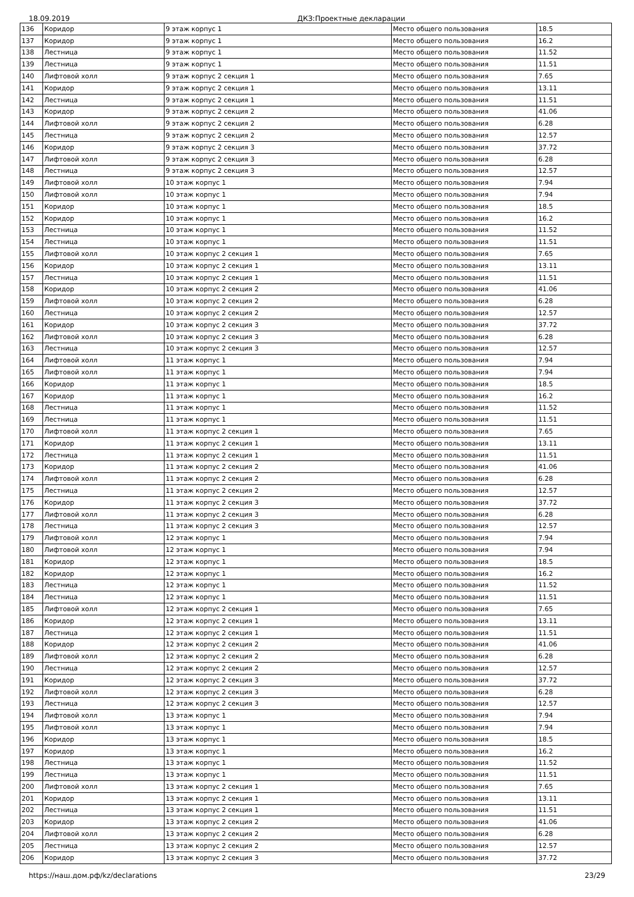18.09.2019 ДКЗ:Проектные декларации
| 136 | Коридор | 9 этаж корпус 1 | Место общего пользования | 18.5 |
| 137 | Коридор | 9 этаж корпус 1 | Место общего пользования | 16.2 |
| 138 | Лестница | 9 этаж корпус 1 | Место общего пользования | 11.52 |
| 139 | Лестница | 9 этаж корпус 1 | Место общего пользования | 11.51 |
| 140 | Лифтовой холл | 9 этаж корпус 2 секция 1 | Место общего пользования | 7.65 |
| 141 | Коридор | 9 этаж корпус 2 секция 1 | Место общего пользования | 13.11 |
| 142 | Лестница | 9 этаж корпус 2 секция 1 | Место общего пользования | 11.51 |
| 143 | Коридор | 9 этаж корпус 2 секция 2 | Место общего пользования | 41.06 |
| 144 | Лифтовой холл | 9 этаж корпус 2 секция 2 | Место общего пользования | 6.28 |
| 145 | Лестница | 9 этаж корпус 2 секция 2 | Место общего пользования | 12.57 |
| 146 | Коридор | 9 этаж корпус 2 секция 3 | Место общего пользования | 37.72 |
| 147 | Лифтовой холл | 9 этаж корпус 2 секция 3 | Место общего пользования | 6.28 |
| 148 | Лестница | 9 этаж корпус 2 секция 3 | Место общего пользования | 12.57 |
| 149 | Лифтовой холл | 10 этаж корпус 1 | Место общего пользования | 7.94 |
| 150 | Лифтовой холл | 10 этаж корпус 1 | Место общего пользования | 7.94 |
| 151 | Коридор | 10 этаж корпус 1 | Место общего пользования | 18.5 |
| 152 | Коридор | 10 этаж корпус 1 | Место общего пользования | 16.2 |
| 153 | Лестница | 10 этаж корпус 1 | Место общего пользования | 11.52 |
| 154 | Лестница | 10 этаж корпус 1 | Место общего пользования | 11.51 |
| 155 | Лифтовой холл | 10 этаж корпус 2 секция 1 | Место общего пользования | 7.65 |
| 156 | Коридор | 10 этаж корпус 2 секция 1 | Место общего пользования | 13.11 |
| 157 | Лестница | 10 этаж корпус 2 секция 1 | Место общего пользования | 11.51 |
| 158 | Коридор | 10 этаж корпус 2 секция 2 | Место общего пользования | 41.06 |
| 159 | Лифтовой холл | 10 этаж корпус 2 секция 2 | Место общего пользования | 6.28 |
| 160 | Лестница | 10 этаж корпус 2 секция 2 | Место общего пользования | 12.57 |
| 161 | Коридор | 10 этаж корпус 2 секция 3 | Место общего пользования | 37.72 |
| 162 | Лифтовой холл | 10 этаж корпус 2 секция 3 | Место общего пользования | 6.28 |
| 163 | Лестница | 10 этаж корпус 2 секция 3 | Место общего пользования | 12.57 |
| 164 | Лифтовой холл | 11 этаж корпус 1 | Место общего пользования | 7.94 |
| 165 | Лифтовой холл | 11 этаж корпус 1 | Место общего пользования | 7.94 |
| 166 | Коридор | 11 этаж корпус 1 | Место общего пользования | 18.5 |
| 167 | Коридор | 11 этаж корпус 1 | Место общего пользования | 16.2 |
| 168 | Лестница | 11 этаж корпус 1 | Место общего пользования | 11.52 |
| 169 | Лестница | 11 этаж корпус 1 | Место общего пользования | 11.51 |
| 170 | Лифтовой холл | 11 этаж корпус 2 секция 1 | Место общего пользования | 7.65 |
| 171 | Коридор | 11 этаж корпус 2 секция 1 | Место общего пользования | 13.11 |
| 172 | Лестница | 11 этаж корпус 2 секция 1 | Место общего пользования | 11.51 |
| 173 | Коридор | 11 этаж корпус 2 секция 2 | Место общего пользования | 41.06 |
| 174 | Лифтовой холл | 11 этаж корпус 2 секция 2 | Место общего пользования | 6.28 |
| 175 | Лестница | 11 этаж корпус 2 секция 2 | Место общего пользования | 12.57 |
| 176 | Коридор | 11 этаж корпус 2 секция 3 | Место общего пользования | 37.72 |
| 177 | Лифтовой холл | 11 этаж корпус 2 секция 3 | Место общего пользования | 6.28 |
| 178 | Лестница | 11 этаж корпус 2 секция 3 | Место общего пользования | 12.57 |
| 179 | Лифтовой холл | 12 этаж корпус 1 | Место общего пользования | 7.94 |
| 180 | Лифтовой холл | 12 этаж корпус 1 | Место общего пользования | 7.94 |
| 181 | Коридор | 12 этаж корпус 1 | Место общего пользования | 18.5 |
| 182 | Коридор | 12 этаж корпус 1 | Место общего пользования | 16.2 |
| 183 | Лестница | 12 этаж корпус 1 | Место общего пользования | 11.52 |
| 184 | Лестница | 12 этаж корпус 1 | Место общего пользования | 11.51 |
| 185 | Лифтовой холл | 12 этаж корпус 2 секция 1 | Место общего пользования | 7.65 |
| 186 | Коридор | 12 этаж корпус 2 секция 1 | Место общего пользования | 13.11 |
| 187 | Лестница | 12 этаж корпус 2 секция 1 | Место общего пользования | 11.51 |
| 188 | Коридор | 12 этаж корпус 2 секция 2 | Место общего пользования | 41.06 |
| 189 | Лифтовой холл | 12 этаж корпус 2 секция 2 | Место общего пользования | 6.28 |
| 190 | Лестница | 12 этаж корпус 2 секция 2 | Место общего пользования | 12.57 |
| 191 | Коридор | 12 этаж корпус 2 секция 3 | Место общего пользования | 37.72 |
| 192 | Лифтовой холл | 12 этаж корпус 2 секция 3 | Место общего пользования | 6.28 |
| 193 | Лестница | 12 этаж корпус 2 секция 3 | Место общего пользования | 12.57 |
| 194 | Лифтовой холл | 13 этаж корпус 1 | Место общего пользования | 7.94 |
| 195 | Лифтовой холл | 13 этаж корпус 1 | Место общего пользования | 7.94 |
| 196 | Коридор | 13 этаж корпус 1 | Место общего пользования | 18.5 |
| 197 | Коридор | 13 этаж корпус 1 | Место общего пользования | 16.2 |
| 198 | Лестница | 13 этаж корпус 1 | Место общего пользования | 11.52 |
| 199 | Лестница | 13 этаж корпус 1 | Место общего пользования | 11.51 |
| 200 | Лифтовой холл | 13 этаж корпус 2 секция 1 | Место общего пользования | 7.65 |
| 201 | Коридор | 13 этаж корпус 2 секция 1 | Место общего пользования | 13.11 |
| 202 | Лестница | 13 этаж корпус 2 секция 1 | Место общего пользования | 11.51 |
| 203 | Коридор | 13 этаж корпус 2 секция 2 | Место общего пользования | 41.06 |
| 204 | Лифтовой холл | 13 этаж корпус 2 секция 2 | Место общего пользования | 6.28 |
| 205 | Лестница | 13 этаж корпус 2 секция 2 | Место общего пользования | 12.57 |
| 206 | Коридор | 13 этаж корпус 2 секция 3 | Место общего пользования | 37.72 |
https://наш.дом.рф/kz/declarations 23/29